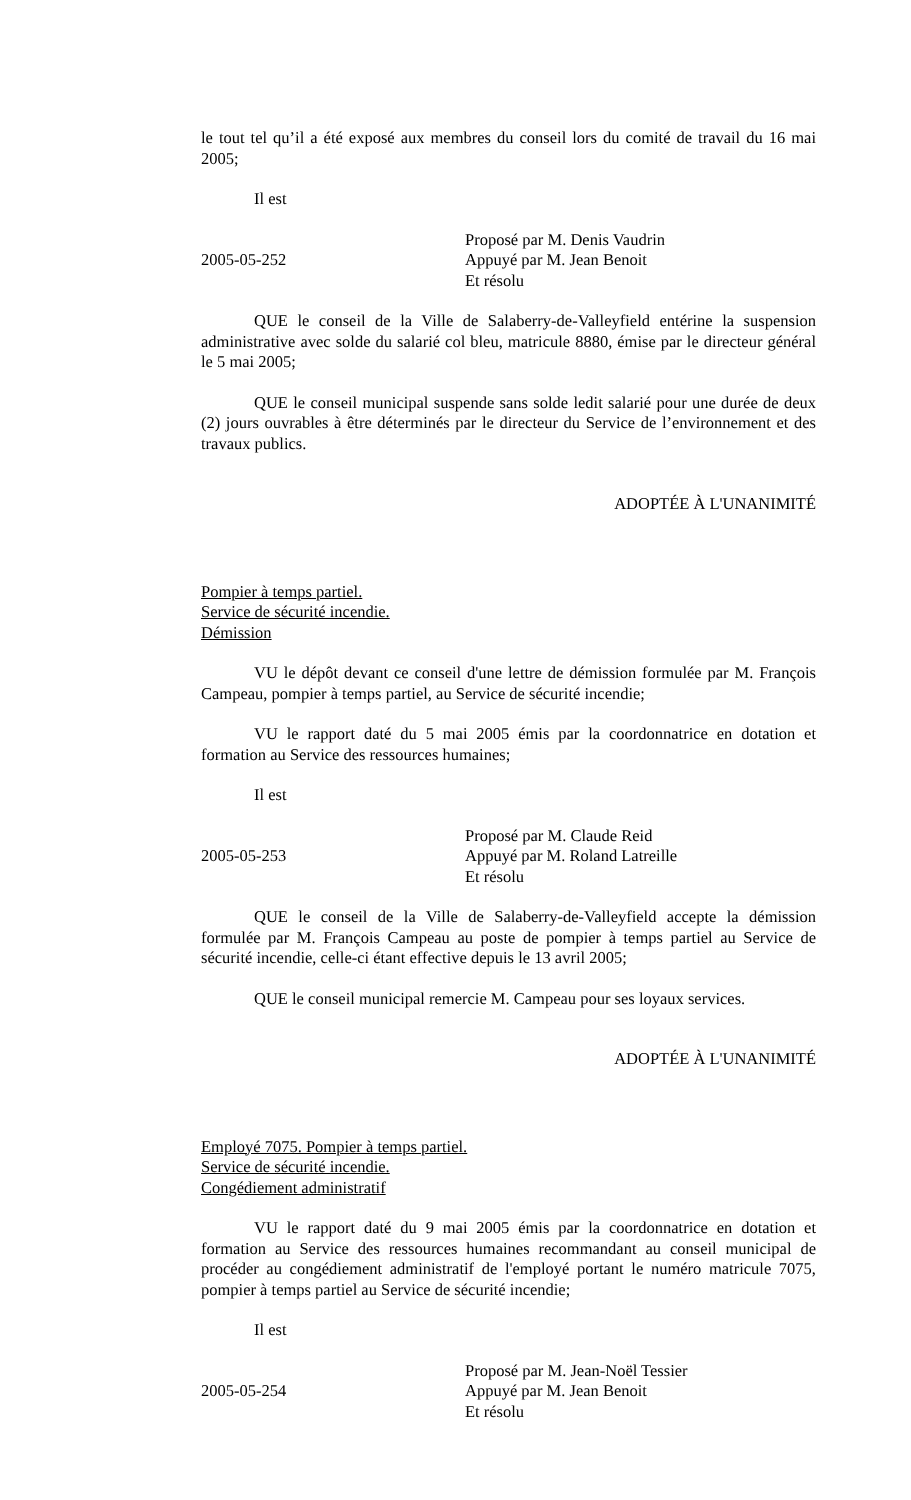le tout tel qu’il a été exposé aux membres du conseil lors du comité de travail du 16 mai 2005;
Il est
2005-05-252 Proposé par M. Denis Vaudrin
Appuyé par M. Jean Benoit
Et résolu
QUE le conseil de la Ville de Salaberry-de-Valleyfield entérine la suspension administrative avec solde du salarié col bleu, matricule 8880, émise par le directeur général le 5 mai 2005;
QUE le conseil municipal suspende sans solde ledit salarié pour une durée de deux (2) jours ouvrables à être déterminés par le directeur du Service de l’environnement et des travaux publics.
ADOPTÉE À L'UNANIMITÉ
Pompier à temps partiel.
Service de sécurité incendie.
Démission
VU le dépôt devant ce conseil d'une lettre de démission formulée par M. François Campeau, pompier à temps partiel, au Service de sécurité incendie;
VU le rapport daté du 5 mai 2005 émis par la coordonnatrice en dotation et formation au Service des ressources humaines;
Il est
2005-05-253 Proposé par M. Claude Reid
Appuyé par M. Roland Latreille
Et résolu
QUE le conseil de la Ville de Salaberry-de-Valleyfield accepte la démission formulée par M. François Campeau au poste de pompier à temps partiel au Service de sécurité incendie, celle-ci étant effective depuis le 13 avril 2005;
QUE le conseil municipal remercie M. Campeau pour ses loyaux services.
ADOPTÉE À L'UNANIMITÉ
Employé 7075. Pompier à temps partiel.
Service de sécurité incendie.
Congédiement administratif
VU le rapport daté du 9 mai 2005 émis par la coordonnatrice en dotation et formation au Service des ressources humaines recommandant au conseil municipal de procéder au congédiement administratif de l'employé portant le numéro matricule 7075, pompier à temps partiel au Service de sécurité incendie;
Il est
2005-05-254 Proposé par M. Jean-Noël Tessier
Appuyé par M. Jean Benoit
Et résolu